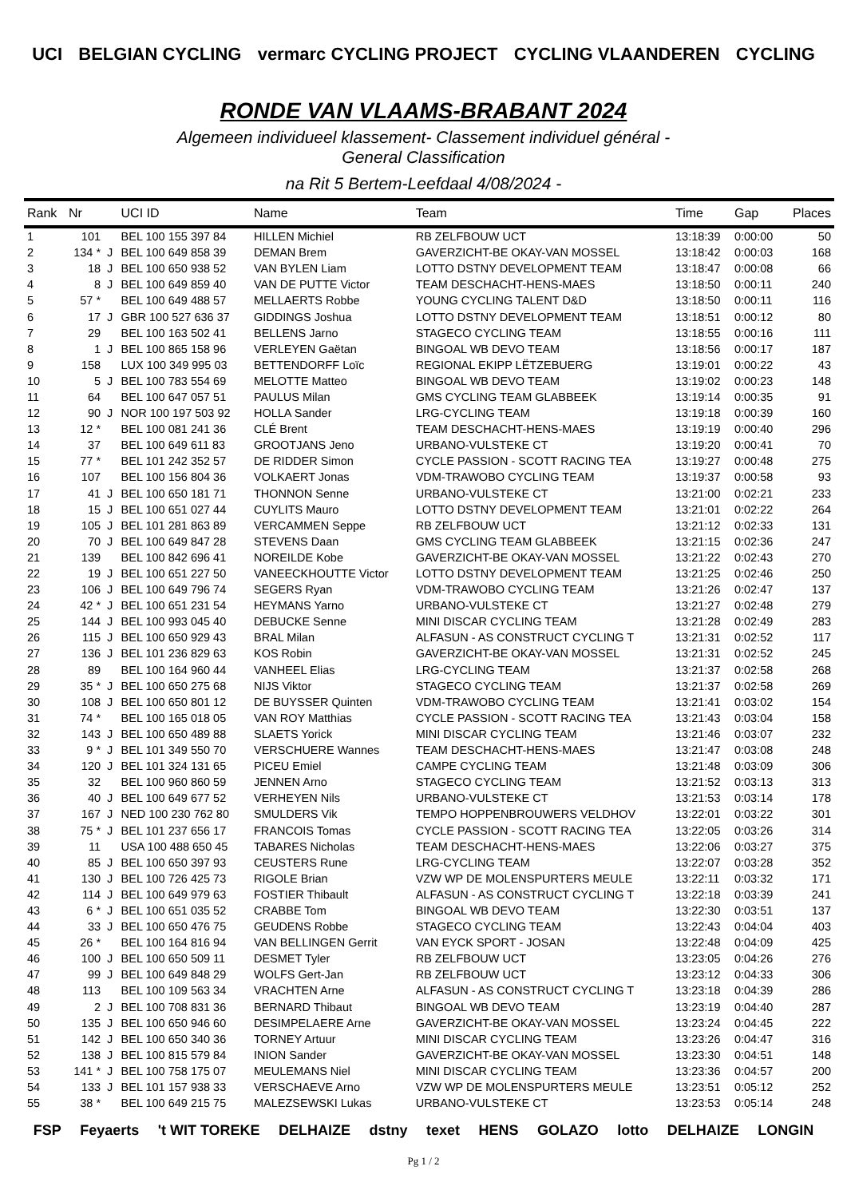UCI BELGIAN CYCLING vermarc CYCLING PROJECT CYCLING VLAANDEREN CYCLING
RONDE VAN VLAAMS-BRABANT 2024
Algemeen individueel klassement- Classement individuel général -
General Classification
na Rit 5 Bertem-Leefdaal 4/08/2024 -
| Rank | Nr | | UCI ID | Name | Team | Time | Gap | Places |
| --- | --- | --- | --- | --- | --- | --- | --- | --- |
| 1 | 101 | | BEL 100 155 397 84 | HILLEN Michiel | RB ZELFBOUW UCT | 13:18:39 | 0:00:00 | 50 |
| 2 | 134 * | J | BEL 100 649 858 39 | DEMAN Brem | GAVERZICHT-BE OKAY-VAN MOSSEL | 13:18:42 | 0:00:03 | 168 |
| 3 | 18 | J | BEL 100 650 938 52 | VAN BYLEN Liam | LOTTO DSTNY DEVELOPMENT TEAM | 13:18:47 | 0:00:08 | 66 |
| 4 | 8 | J | BEL 100 649 859 40 | VAN DE PUTTE Victor | TEAM DESCHACHT-HENS-MAES | 13:18:50 | 0:00:11 | 240 |
| 5 | 57 * | | BEL 100 649 488 57 | MELLAERTS Robbe | YOUNG CYCLING TALENT D&D | 13:18:50 | 0:00:11 | 116 |
| 6 | 17 | J | GBR 100 527 636 37 | GIDDINGS Joshua | LOTTO DSTNY DEVELOPMENT TEAM | 13:18:51 | 0:00:12 | 80 |
| 7 | 29 | | BEL 100 163 502 41 | BELLENS Jarno | STAGECO CYCLING TEAM | 13:18:55 | 0:00:16 | 111 |
| 8 | 1 | J | BEL 100 865 158 96 | VERLEYEN Gaëtan | BINGOAL WB DEVO TEAM | 13:18:56 | 0:00:17 | 187 |
| 9 | 158 | | LUX 100 349 995 03 | BETTENDORFF Loïc | REGIONAL EKIPP LËTZEBUERG | 13:19:01 | 0:00:22 | 43 |
| 10 | 5 | J | BEL 100 783 554 69 | MELOTTE Matteo | BINGOAL WB DEVO TEAM | 13:19:02 | 0:00:23 | 148 |
| 11 | 64 | | BEL 100 647 057 51 | PAULUS Milan | GMS CYCLING TEAM GLABBEEK | 13:19:14 | 0:00:35 | 91 |
| 12 | 90 | J | NOR 100 197 503 92 | HOLLA Sander | LRG-CYCLING TEAM | 13:19:18 | 0:00:39 | 160 |
| 13 | 12 * | | BEL 100 081 241 36 | CLÉ Brent | TEAM DESCHACHT-HENS-MAES | 13:19:19 | 0:00:40 | 296 |
| 14 | 37 | | BEL 100 649 611 83 | GROOTJANS Jeno | URBANO-VULSTEKE CT | 13:19:20 | 0:00:41 | 70 |
| 15 | 77 * | | BEL 101 242 352 57 | DE RIDDER Simon | CYCLE PASSION - SCOTT RACING TEA | 13:19:27 | 0:00:48 | 275 |
| 16 | 107 | | BEL 100 156 804 36 | VOLKAERT Jonas | VDM-TRAWOBO CYCLING TEAM | 13:19:37 | 0:00:58 | 93 |
| 17 | 41 | J | BEL 100 650 181 71 | THONNON Senne | URBANO-VULSTEKE CT | 13:21:00 | 0:02:21 | 233 |
| 18 | 15 | J | BEL 100 651 027 44 | CUYLITS Mauro | LOTTO DSTNY DEVELOPMENT TEAM | 13:21:01 | 0:02:22 | 264 |
| 19 | 105 | J | BEL 101 281 863 89 | VERCAMMEN Seppe | RB ZELFBOUW UCT | 13:21:12 | 0:02:33 | 131 |
| 20 | 70 | J | BEL 100 649 847 28 | STEVENS Daan | GMS CYCLING TEAM GLABBEEK | 13:21:15 | 0:02:36 | 247 |
| 21 | 139 | | BEL 100 842 696 41 | NOREILDE Kobe | GAVERZICHT-BE OKAY-VAN MOSSEL | 13:21:22 | 0:02:43 | 270 |
| 22 | 19 | J | BEL 100 651 227 50 | VANEECKHOUTTE Victor | LOTTO DSTNY DEVELOPMENT TEAM | 13:21:25 | 0:02:46 | 250 |
| 23 | 106 | J | BEL 100 649 796 74 | SEGERS Ryan | VDM-TRAWOBO CYCLING TEAM | 13:21:26 | 0:02:47 | 137 |
| 24 | 42 * | J | BEL 100 651 231 54 | HEYMANS Yarno | URBANO-VULSTEKE CT | 13:21:27 | 0:02:48 | 279 |
| 25 | 144 | J | BEL 100 993 045 40 | DEBUCKE Senne | MINI DISCAR CYCLING TEAM | 13:21:28 | 0:02:49 | 283 |
| 26 | 115 | J | BEL 100 650 929 43 | BRAL Milan | ALFASUN - AS CONSTRUCT CYCLING T | 13:21:31 | 0:02:52 | 117 |
| 27 | 136 | J | BEL 101 236 829 63 | KOS Robin | GAVERZICHT-BE OKAY-VAN MOSSEL | 13:21:31 | 0:02:52 | 245 |
| 28 | 89 | | BEL 100 164 960 44 | VANHEEL Elias | LRG-CYCLING TEAM | 13:21:37 | 0:02:58 | 268 |
| 29 | 35 * | J | BEL 100 650 275 68 | NIJS Viktor | STAGECO CYCLING TEAM | 13:21:37 | 0:02:58 | 269 |
| 30 | 108 | J | BEL 100 650 801 12 | DE BUYSSER Quinten | VDM-TRAWOBO CYCLING TEAM | 13:21:41 | 0:03:02 | 154 |
| 31 | 74 * | | BEL 100 165 018 05 | VAN ROY Matthias | CYCLE PASSION - SCOTT RACING TEA | 13:21:43 | 0:03:04 | 158 |
| 32 | 143 | J | BEL 100 650 489 88 | SLAETS Yorick | MINI DISCAR CYCLING TEAM | 13:21:46 | 0:03:07 | 232 |
| 33 | 9 * | J | BEL 101 349 550 70 | VERSCHUERE Wannes | TEAM DESCHACHT-HENS-MAES | 13:21:47 | 0:03:08 | 248 |
| 34 | 120 | J | BEL 101 324 131 65 | PICEU Emiel | CAMPE CYCLING TEAM | 13:21:48 | 0:03:09 | 306 |
| 35 | 32 | | BEL 100 960 860 59 | JENNEN Arno | STAGECO CYCLING TEAM | 13:21:52 | 0:03:13 | 313 |
| 36 | 40 | J | BEL 100 649 677 52 | VERHEYEN Nils | URBANO-VULSTEKE CT | 13:21:53 | 0:03:14 | 178 |
| 37 | 167 | J | NED 100 230 762 80 | SMULDERS Vik | TEMPO HOPPENBROUWERS VELDHOV | 13:22:01 | 0:03:22 | 301 |
| 38 | 75 * | J | BEL 101 237 656 17 | FRANCOIS Tomas | CYCLE PASSION - SCOTT RACING TEA | 13:22:05 | 0:03:26 | 314 |
| 39 | 11 | | USA 100 488 650 45 | TABARES Nicholas | TEAM DESCHACHT-HENS-MAES | 13:22:06 | 0:03:27 | 375 |
| 40 | 85 | J | BEL 100 650 397 93 | CEUSTERS Rune | LRG-CYCLING TEAM | 13:22:07 | 0:03:28 | 352 |
| 41 | 130 | J | BEL 100 726 425 73 | RIGOLE Brian | VZW WP DE MOLENSPURTERS MEULE | 13:22:11 | 0:03:32 | 171 |
| 42 | 114 | J | BEL 100 649 979 63 | FOSTIER Thibault | ALFASUN - AS CONSTRUCT CYCLING T | 13:22:18 | 0:03:39 | 241 |
| 43 | 6 * | J | BEL 100 651 035 52 | CRABBE Tom | BINGOAL WB DEVO TEAM | 13:22:30 | 0:03:51 | 137 |
| 44 | 33 | J | BEL 100 650 476 75 | GEUDENS Robbe | STAGECO CYCLING TEAM | 13:22:43 | 0:04:04 | 403 |
| 45 | 26 * | | BEL 100 164 816 94 | VAN BELLINGEN Gerrit | VAN EYCK SPORT - JOSAN | 13:22:48 | 0:04:09 | 425 |
| 46 | 100 | J | BEL 100 650 509 11 | DESMET Tyler | RB ZELFBOUW UCT | 13:23:05 | 0:04:26 | 276 |
| 47 | 99 | J | BEL 100 649 848 29 | WOLFS Gert-Jan | RB ZELFBOUW UCT | 13:23:12 | 0:04:33 | 306 |
| 48 | 113 | | BEL 100 109 563 34 | VRACHTEN Arne | ALFASUN - AS CONSTRUCT CYCLING T | 13:23:18 | 0:04:39 | 286 |
| 49 | 2 | J | BEL 100 708 831 36 | BERNARD Thibaut | BINGOAL WB DEVO TEAM | 13:23:19 | 0:04:40 | 287 |
| 50 | 135 | J | BEL 100 650 946 60 | DESIMPELAERE Arne | GAVERZICHT-BE OKAY-VAN MOSSEL | 13:23:24 | 0:04:45 | 222 |
| 51 | 142 | J | BEL 100 650 340 36 | TORNEY Artuur | MINI DISCAR CYCLING TEAM | 13:23:26 | 0:04:47 | 316 |
| 52 | 138 | J | BEL 100 815 579 84 | INION Sander | GAVERZICHT-BE OKAY-VAN MOSSEL | 13:23:30 | 0:04:51 | 148 |
| 53 | 141 * | J | BEL 100 758 175 07 | MEULEMANS Niel | MINI DISCAR CYCLING TEAM | 13:23:36 | 0:04:57 | 200 |
| 54 | 133 | J | BEL 101 157 938 33 | VERSCHAEVE Arno | VZW WP DE MOLENSPURTERS MEULE | 13:23:51 | 0:05:12 | 252 |
| 55 | 38 * | | BEL 100 649 215 75 | MALEZSEWSKI Lukas | URBANO-VULSTEKE CT | 13:23:53 | 0:05:14 | 248 |
FSP Feyaerts 't WIT TOREKE DELHAIZE dstny texet HENS GOLAZO lotto DELHAIZE LONGIN
Pg 1 / 2